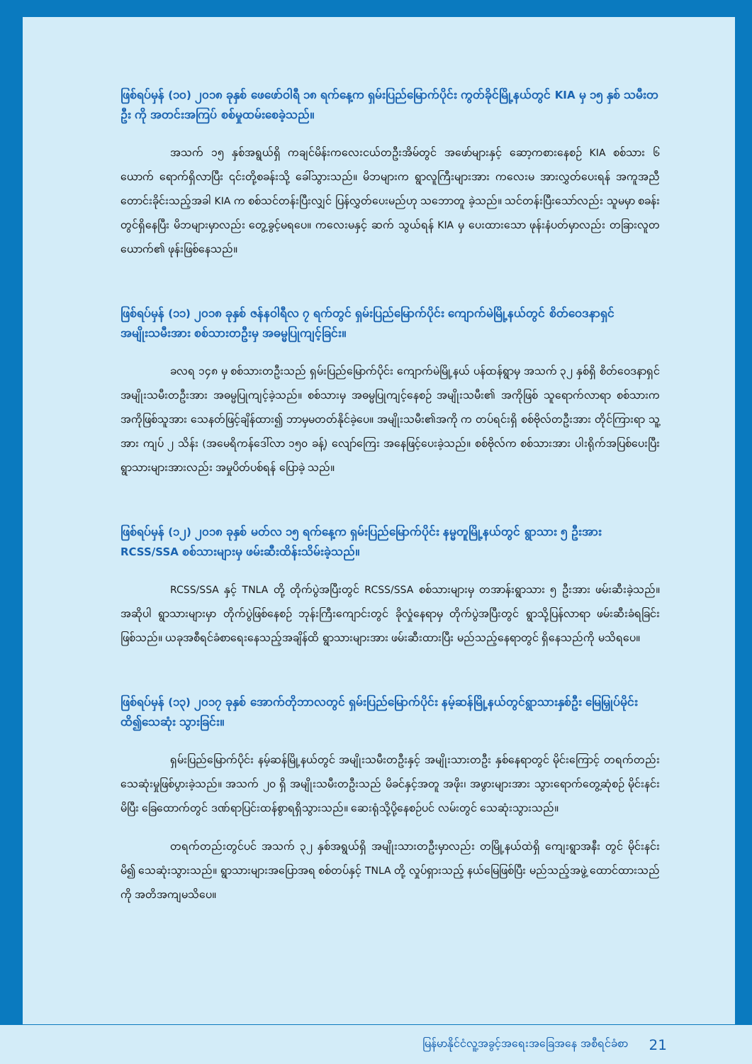ဖြစ်ရပ်မှန် (၁၀) ၂၀၁၈ ခုနှစ် ဖေဖော်ဝါရီ ၁၈ ရက်နေ့က ရှမ်းပြည်မြောက်ပိုင်း ကွတ်ခိုင်မြို့နယ်တွင် KIA မှ ၁၅ နှစ် သမီးတဦး ကို အတင်းအကြပ် စစ်မှုထမ်းစေခဲ့သည်။
အသက် ၁၅ နှစ်အရွယ်ရှိ ကချင်မိန်းကလေးငယ်တဦးအိမ်တွင် အဖော်များနှင့် ဆော့ကစားနေစဉ် KIA စစ်သား ၆ ယောက် ရောက်ရှိလာပြီး ၎င်းတို့စခန်းသို့ ခေါ်သွားသည်။ မိဘများက ရွာလူကြီးများအား ကလေးမ အားလွှတ်ပေးရန် အကူအညီတောင်းခိုင်းသည့်အခါ KIA က စစ်သင်တန်းပြီးလျှင် ပြန်လွှတ်ပေးမည်ဟု သဘောတူ ခဲ့သည်။ သင်တန်းပြီးသော်လည်း သူမမှာ စခန်းတွင်ရှိနေပြီး မိဘများမှာလည်း တွေ့ခွင့်မရပေ။ ကလေးမနှင့် ဆက် သွယ်ရန် KIA မှ ပေးထားသော ဖုန်းနံပတ်မှာလည်း တခြားလူတယောက်၏ ဖုန်းဖြစ်နေသည်။
ဖြစ်ရပ်မှန် (၁၁) ၂၀၁၈ ခုနှစ် ဇန်နဝါရီလ ၇ ရက်တွင် ရှမ်းပြည်မြောက်ပိုင်း ကျောက်မဲမြို့နယ်တွင် စိတ်ဝေဒနာရှင်အမျိုးသမီးအား စစ်သားတဦးမှ အဓမ္မပြုကျင့်ခြင်း။
ခလရ ၁၄၈ မှ စစ်သားတဦးသည် ရှမ်းပြည်မြောက်ပိုင်း ကျောက်မဲမြို့နယ် ပန်ထန်ရွာမှ အသက် ၃၂ နှစ်ရှိ စိတ်ဝေဒနာရှင် အမျိုးသမီးတဦးအား အဓမ္မပြုကျင့်ခဲ့သည်။ စစ်သားမှ အဓမ္မပြုကျင့်နေစဉ် အမျိုးသမီး၏ အကိုဖြစ် သူရောက်လာရာ စစ်သားကအကိုဖြစ်သူအား သေနတ်ဖြင့်ချိန်ထား၍ ဘာမှမတတ်နိုင်ခဲ့ပေ။ အမျိုးသမီး၏အကို က တပ်ရင်းရှိ စစ်ဗိုလ်တဦးအား တိုင်ကြားရာ သူ့အား ကျပ် ၂ သိန်း (အမေရိကန်ဒေါ်လာ ၁၅၀ ခန့်) လျော်ကြေး အနေဖြင့်ပေးခဲ့သည်။ စစ်ဗိုလ်က စစ်သားအား ပါးရိုက်အပြစ်ပေးပြီး ရွာသားများအားလည်း အမှုပိတ်ပစ်ရန် ပြောခဲ့ သည်။
ဖြစ်ရပ်မှန် (၁၂) ၂၀၁၈ ခုနှစ် မတ်လ ၁၅ ရက်နေ့က ရှမ်းပြည်မြောက်ပိုင်း နမ္မတူမြို့နယ်တွင် ရွာသား ၅ ဦးအား RCSS/SSA စစ်သားများမှ ဖမ်းဆီးထိန်းသိမ်းခဲ့သည်။
RCSS/SSA နှင့် TNLA တို့ တိုက်ပွဲအပြီးတွင် RCSS/SSA စစ်သားများမှ တအာန်းရွာသား ၅ ဦးအား ဖမ်းဆီးခဲ့သည်။ အဆိုပါ ရွာသားများမှာ တိုက်ပွဲဖြစ်နေစဉ် ဘုန်းကြီးကျောင်းတွင် ခိုလှုံနေရာမှ တိုက်ပွဲအပြီးတွင် ရွာသို့ပြန်လာရာ ဖမ်းဆီးခံရခြင်းဖြစ်သည်။ ယခုအစီရင်ခံစာရေးနေသည့်အချိန်ထိ ရွာသားများအား ဖမ်းဆီးထားပြီး မည်သည့်နေရာတွင် ရှိနေသည်ကို မသိရပေ။
ဖြစ်ရပ်မှန် (၁၃) ၂၀၁၇ ခုနှစ် အောက်တိုဘာလတွင် ရှမ်းပြည်မြောက်ပိုင်း နမ့်ဆန်မြို့နယ်တွင်ရွာသားနှစ်ဦး မြေမြှုပ်မိုင်းထိ၍သေဆုံး သွားခြင်း။
ရှမ်းပြည်မြောက်ပိုင်း နမ့်ဆန်မြို့နယ်တွင် အမျိုးသမီးတဦးနှင့် အမျိုးသားတဦး နှစ်နေရာတွင် မိုင်းကြောင့် တရက်တည်း သေဆုံးမှုဖြစ်ပွားခဲ့သည်။ အသက် ၂၀ ရှိ အမျိုးသမီးတဦးသည် မိခင်နှင့်အတူ အဖိုး၊ အဖွားများအား သွားရောက်တွေ့ဆုံစဉ် မိုင်းနင်းမိပြီး ခြေထောက်တွင် ဒဏ်ရာပြင်းထန်စွာရရှိသွားသည်။ ဆေးရုံသို့ပို့နေစဉ်ပင် လမ်းတွင် သေဆုံးသွားသည်။
တရက်တည်းတွင်ပင် အသက် ၃၂ နှစ်အရွယ်ရှိ အမျိုးသားတဦးမှာလည်း တမြို့နယ်ထဲရှိ ကျေးရွာအနီး တွင် မိုင်းနင်းမိ၍ သေဆုံးသွားသည်။ ရွာသားများအပြောအရ စစ်တပ်နှင့် TNLA တို့ လှုပ်ရှားသည့် နယ်မြေဖြစ်ပြီး မည်သည့်အဖွဲ့ ထောင်ထားသည်ကို အတိအကျမသိပေ။
မြန်မာနိုင်ငံလူ့အခွင့်အရေးအခြေအနေ အစီရင်ခံစာ 21